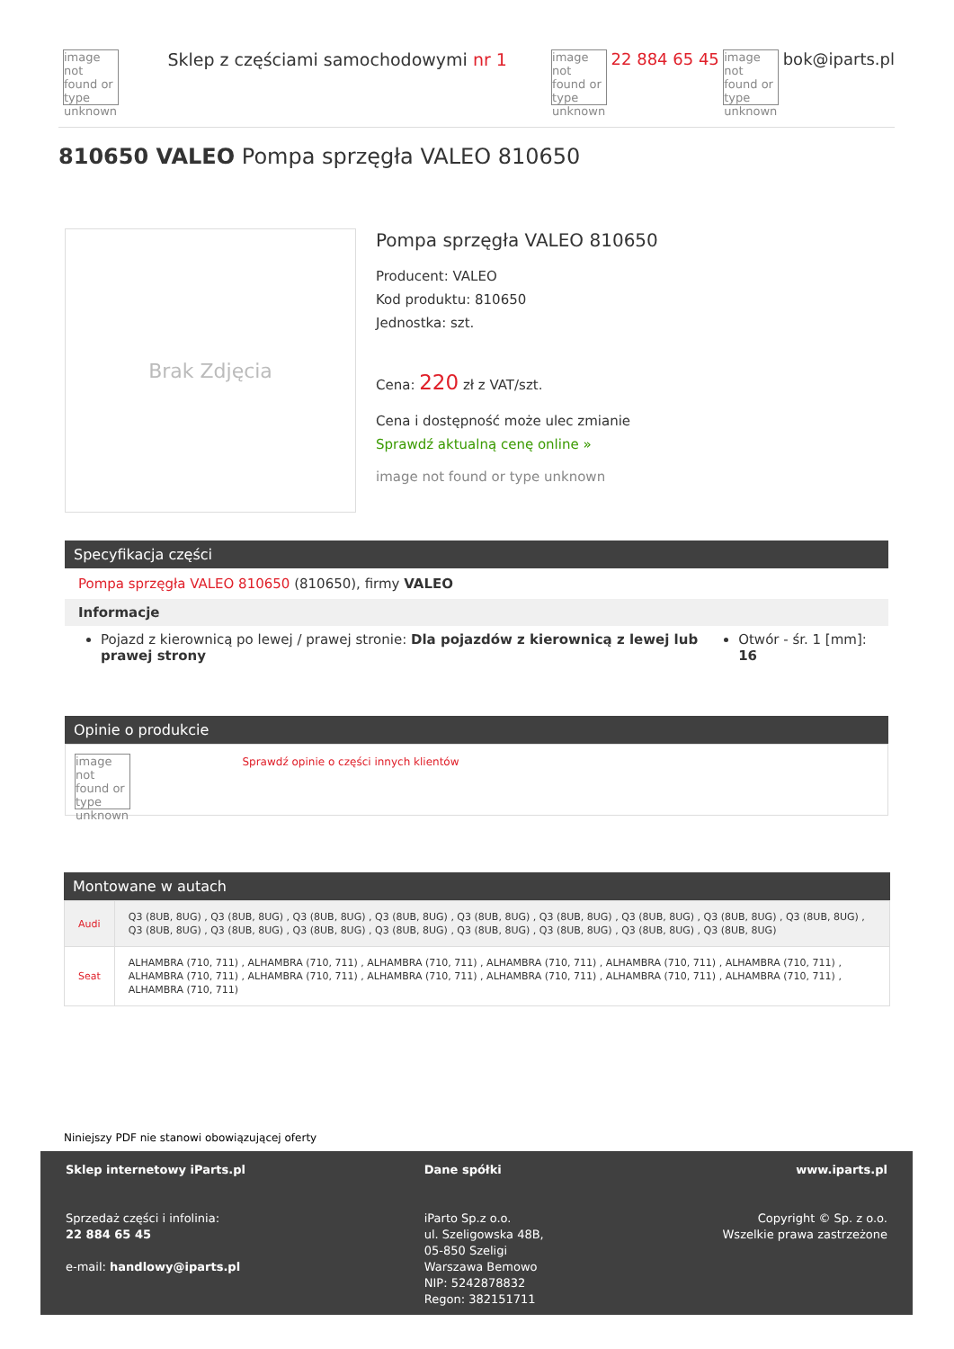image not found or type unknown Sklep z częściami samochodowymi nr 1
image not found or type unknown 22 884 65 45 image not found or type unknown bok@iparts.pl
810650 VALEO Pompa sprzęgła VALEO 810650
Brak Zdjęcia
Pompa sprzęgła VALEO 810650
Producent: VALEO
Kod produktu: 810650
Jednostka: szt.
Cena: 220 zł z VAT/szt.
Cena i dostępność może ulec zmianie
Sprawdź aktualną cenę online »
image not found or type unknown
Specyfikacja części
Pompa sprzęgła VALEO 810650 (810650), firmy VALEO
Informacje
Pojazd z kierownicą po lewej / prawej stronie: Dla pojazdów z kierownicą z lewej lub prawej strony
Otwór - śr. 1 [mm]: 16
Opinie o produkcie
image not found or type unknown Sprawdź opinie o części innych klientów
Montowane w autach
| Audi | Q3 (8UB, 8UG) , Q3 (8UB, 8UG) , Q3 (8UB, 8UG) , Q3 (8UB, 8UG) , Q3 (8UB, 8UG) , Q3 (8UB, 8UG) , Q3 (8UB, 8UG) , Q3 (8UB, 8UG) , Q3 (8UB, 8UG) , Q3 (8UB, 8UG) , Q3 (8UB, 8UG) , Q3 (8UB, 8UG) , Q3 (8UB, 8UG) , Q3 (8UB, 8UG) , Q3 (8UB, 8UG) , Q3 (8UB, 8UG) , Q3 (8UB, 8UG) |
| Seat | ALHAMBRA (710, 711) , ALHAMBRA (710, 711) , ALHAMBRA (710, 711) , ALHAMBRA (710, 711) , ALHAMBRA (710, 711) , ALHAMBRA (710, 711) , ALHAMBRA (710, 711) , ALHAMBRA (710, 711) , ALHAMBRA (710, 711) , ALHAMBRA (710, 711) , ALHAMBRA (710, 711) , ALHAMBRA (710, 711) , ALHAMBRA (710, 711) |
Niniejszy PDF nie stanowi obowiązującej oferty
Sklep internetowy iParts.pl
Sprzedaż części i infolinia:
22 884 65 45
e-mail: handlowy@iparts.pl
Dane spółki
iParto Sp.z o.o.
ul. Szeligowska 48B,
05-850 Szeligi
Warszawa Bemowo
NIP: 5242878832
Regon: 382151711
www.iparts.pl
Copyright © Sp. z o.o.
Wszelkie prawa zastrzeżone